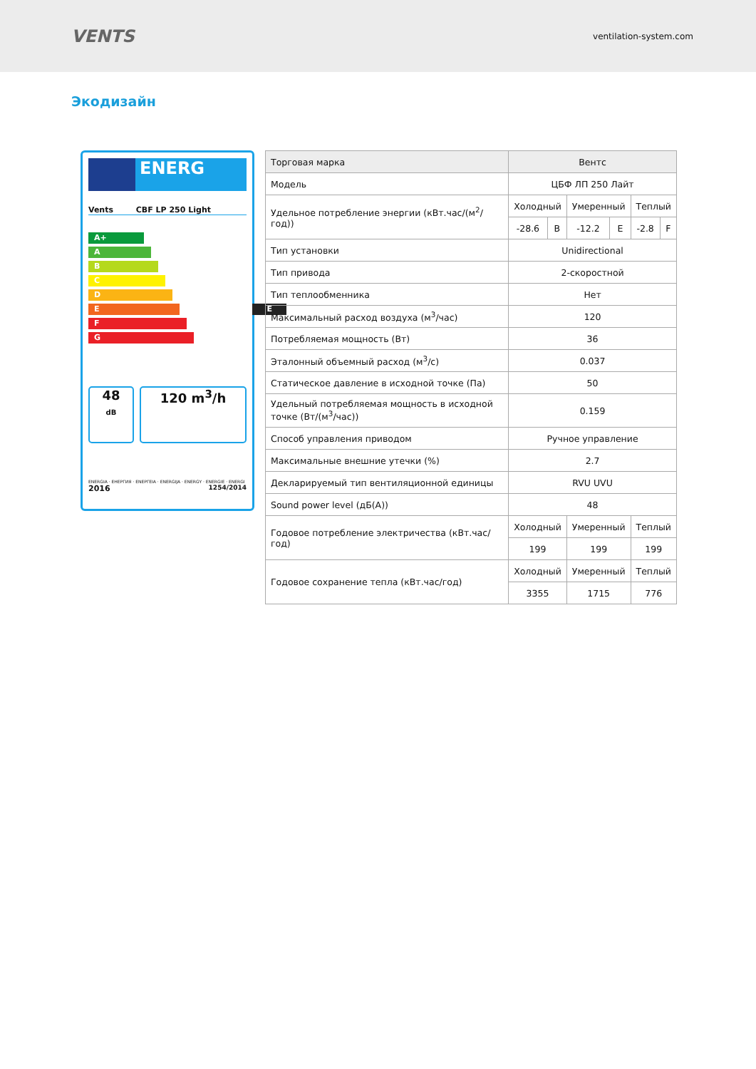VENTS
ventilation-system.com
Экодизайн
ENERG
Vents CBF LP 250 Light
A+
A
B
C
D
E E
F
G
48
dB
120 m<sup>3</sup>/h
ENERGIA · ЕНЕРГИЯ · ΕΝΕΡΓΕΙΑ · ENERGIJA · ENERGY · ENERGIE · ENERGI
2016 1254/2014
| Торговая марка | Вентс | | | | | |
| Модель | ЦБФ ЛП 250 Лайт | | | | | |
| Удельное потребление энергии (кВт.час/(м<sup>2</sup>/год)) | Холодный | | Умеренный | | Теплый | |
| | -28.6 | B | -12.2 | E | -2.8 | F |
| Тип установки | Unidirectional | | | | | |
| Тип привода | 2-скоростной | | | | | |
| Тип теплообменника | Нет | | | | | |
| Максимальный расход воздуха (м<sup>3</sup>/час) | 120 | | | | | |
| Потребляемая мощность (Вт) | 36 | | | | | |
| Эталонный объемный расход (м<sup>3</sup>/с) | 0.037 | | | | | |
| Статическое давление в исходной точке (Па) | 50 | | | | | |
| Удельный потребляемая мощность в исходной точке (Вт/(м<sup>3</sup>/час)) | 0.159 | | | | | |
| Способ управления приводом | Ручное управление | | | | | |
| Максимальные внешние утечки (%) | 2.7 | | | | | |
| Декларируемый тип вентиляционной единицы | RVU UVU | | | | | |
| Sound power level (дБ(A)) | 48 | | | | | |
| Годовое потребление электричества (кВт.час/год) | Холодный | | Умеренный | | Теплый | |
| | 199 | | 199 | | 199 | |
| Годовое сохранение тепла (кВт.час/год) | Холодный | | Умеренный | | Теплый | |
| | 3355 | | 1715 | | 776 | |